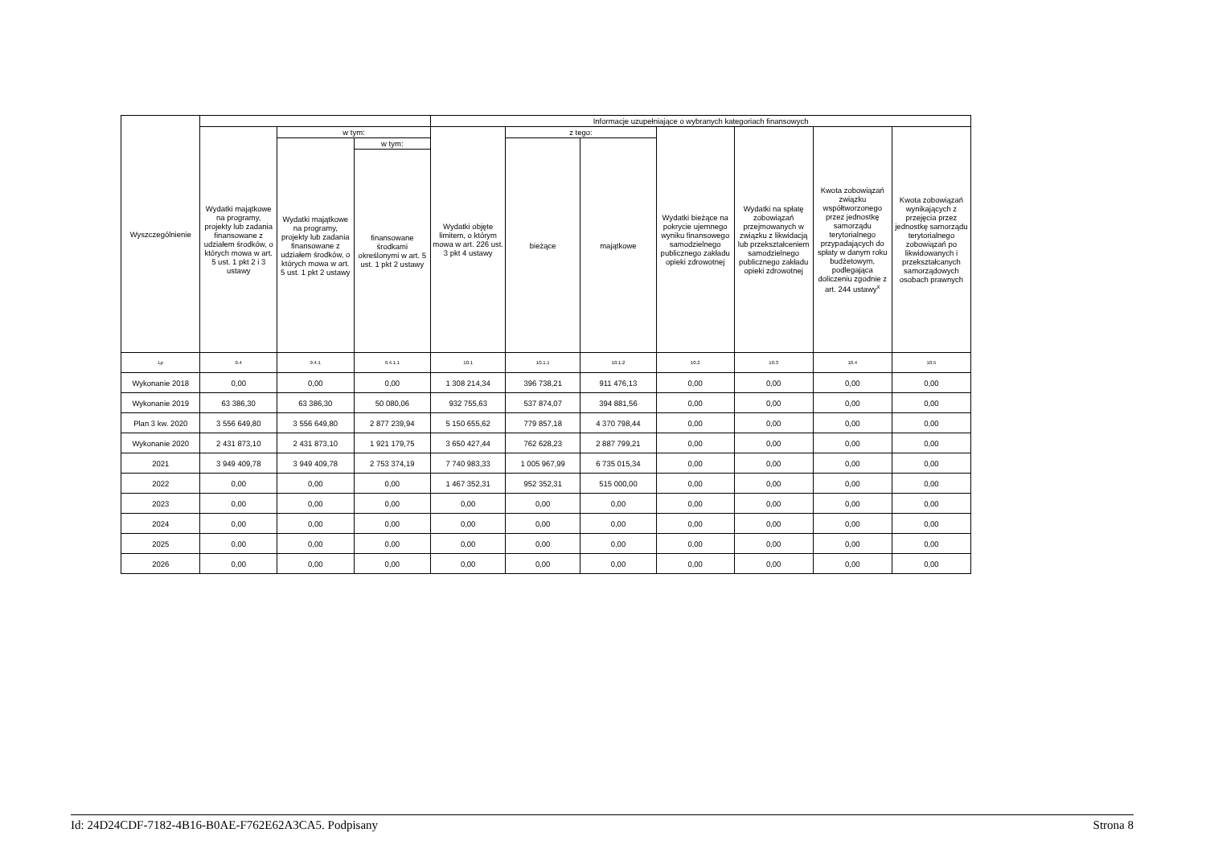| Wyszczególnienie | | | | Informacje uzupełniające o wybranych kategoriach finansowych | | | | | | |
| --- | --- | --- | --- | --- | --- | --- | --- | --- | --- | --- |
| | Wydatki majątkowe na programy, projekty lub zadania finansowane z udziałem środków, o których mowa w art. 5 ust. 1 pkt 2 i 3 ustawy | w tym: | | Wydatki objęte limitem, o którym mowa w art. 226 ust. 3 pkt 4 ustawy | z tego: | | Wydatki bieżące na pokrycie ujemnego wyniku finansowego samodzielnego publicznego zakładu opieki zdrowotnej | Wydatki na spłatę zobowiązań przejmowanych w związku z likwidacją lub przekształceniem samodzielnego publicznego zakładu opieki zdrowotnej | Kwota zobowiązań związku współtworzonego przez jednostkę samorządu terytorialnego przypadających do spłaty w danym roku budżetowym, podlegająca doliczeniu zgodnie z art. 244 ustawy<sup>x</sup> | Kwota zobowiązań wynikających z przejęcia przez jednostkę samorządu terytorialnego zobowiązań po likwidowanych i przekształcanych samorządowych osobach prawnych |
| | | Wydatki majątkowe na programy, projekty lub zadania finansowane z udziałem środków, o których mowa w art. 5 ust. 1 pkt 2 ustawy | w tym: | | bieżące | majątkowe | | | | |
| | | | finansowane środkami określonymi w art. 5 ust. 1 pkt 2 ustawy | | | | | | | |
| Lp | 9.4 | 9.4.1 | 9.4.1.1 | 10.1 | 10.1.1 | 10.1.2 | 10.2 | 10.3 | 10.4 | 10.5 |
| Wykonanie 2018 | 0,00 | 0,00 | 0,00 | 1 308 214,34 | 396 738,21 | 911 476,13 | 0,00 | 0,00 | 0,00 | 0,00 |
| Wykonanie 2019 | 63 386,30 | 63 386,30 | 50 080,06 | 932 755,63 | 537 874,07 | 394 881,56 | 0,00 | 0,00 | 0,00 | 0,00 |
| Plan 3 kw. 2020 | 3 556 649,80 | 3 556 649,80 | 2 877 239,94 | 5 150 655,62 | 779 857,18 | 4 370 798,44 | 0,00 | 0,00 | 0,00 | 0,00 |
| Wykonanie 2020 | 2 431 873,10 | 2 431 873,10 | 1 921 179,75 | 3 650 427,44 | 762 628,23 | 2 887 799,21 | 0,00 | 0,00 | 0,00 | 0,00 |
| 2021 | 3 949 409,78 | 3 949 409,78 | 2 753 374,19 | 7 740 983,33 | 1 005 967,99 | 6 735 015,34 | 0,00 | 0,00 | 0,00 | 0,00 |
| 2022 | 0,00 | 0,00 | 0,00 | 1 467 352,31 | 952 352,31 | 515 000,00 | 0,00 | 0,00 | 0,00 | 0,00 |
| 2023 | 0,00 | 0,00 | 0,00 | 0,00 | 0,00 | 0,00 | 0,00 | 0,00 | 0,00 | 0,00 |
| 2024 | 0,00 | 0,00 | 0,00 | 0,00 | 0,00 | 0,00 | 0,00 | 0,00 | 0,00 | 0,00 |
| 2025 | 0,00 | 0,00 | 0,00 | 0,00 | 0,00 | 0,00 | 0,00 | 0,00 | 0,00 | 0,00 |
| 2026 | 0,00 | 0,00 | 0,00 | 0,00 | 0,00 | 0,00 | 0,00 | 0,00 | 0,00 | 0,00 |
Id: 24D24CDF-7182-4B16-B0AE-F762E62A3CA5. Podpisany Strona 8